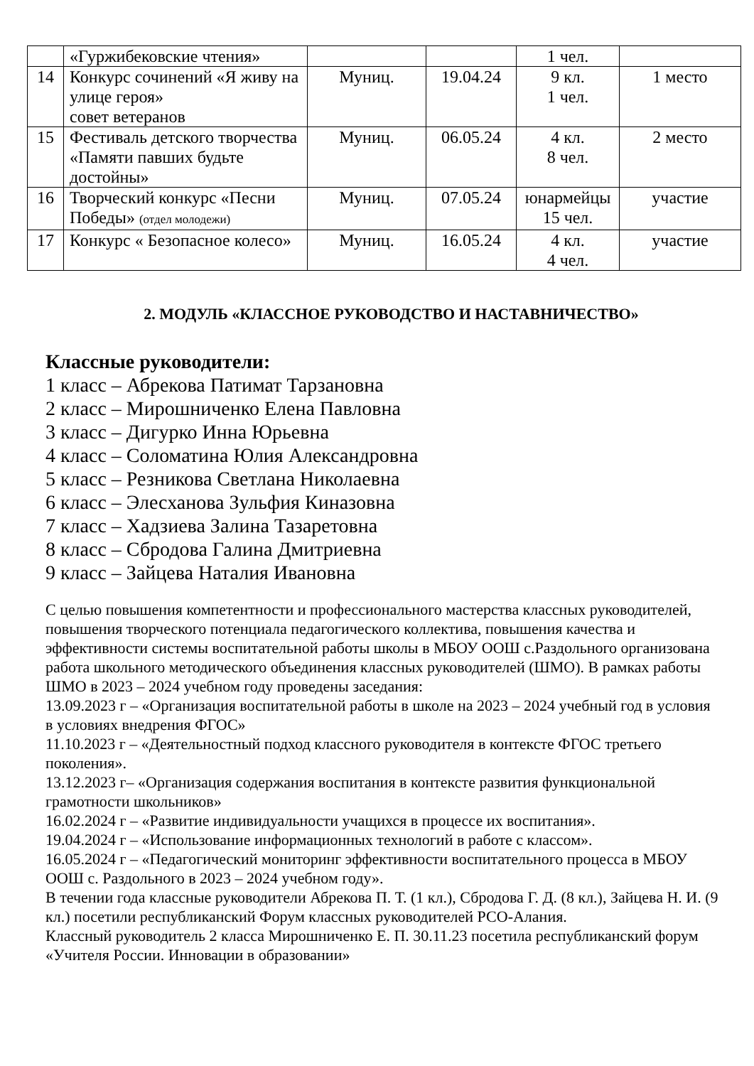| | «Гуржибековские чтения» | | | 1 чел. | |
| 14 | Конкурс сочинений «Я живу на улице героя» совет ветеранов | Муниц. | 19.04.24 | 9 кл. 1 чел. | 1 место |
| 15 | Фестиваль детского творчества «Памяти павших будьте достойны» | Муниц. | 06.05.24 | 4 кл. 8 чел. | 2 место |
| 16 | Творческий конкурс «Песни Победы» (отдел молодежи) | Муниц. | 07.05.24 | юнармейцы 15 чел. | участие |
| 17 | Конкурс « Безопасное колесо» | Муниц. | 16.05.24 | 4 кл. 4 чел. | участие |
2. МОДУЛЬ «КЛАССНОЕ РУКОВОДСТВО И НАСТАВНИЧЕСТВО»
Классные руководители:
1 класс – Абрекова Патимат Тарзановна
2 класс – Мирошниченко Елена Павловна
3 класс – Дигурко Инна Юрьевна
4 класс – Соломатина Юлия Александровна
5 класс – Резникова Светлана Николаевна
6 класс – Элесханова Зульфия Киназовна
7 класс – Хадзиева Залина Тазаретовна
8 класс – Сбродова Галина Дмитриевна
9 класс – Зайцева Наталия Ивановна
С целью повышения компетентности и профессионального мастерства классных руководителей, повышения творческого потенциала педагогического коллектива, повышения качества и эффективности системы воспитательной работы школы в МБОУ ООШ с.Раздольного организована работа школьного методического объединения классных руководителей (ШМО). В рамках работы ШМО в 2023 – 2024 учебном году проведены заседания:
13.09.2023 г – «Организация воспитательной работы в школе на 2023 – 2024 учебный год в условия в условиях внедрения ФГОС»
11.10.2023 г – «Деятельностный подход классного руководителя в контексте ФГОС третьего поколения».
13.12.2023 г– «Организация содержания воспитания в контексте развития функциональной грамотности школьников»
16.02.2024 г – «Развитие индивидуальности учащихся в процессе их воспитания».
19.04.2024 г – «Использование информационных технологий в работе с классом».
16.05.2024 г – «Педагогический мониторинг эффективности воспитательного процесса в МБОУ ООШ с. Раздольного в 2023 – 2024 учебном году».
В течении года классные руководители Абрекова П. Т. (1 кл.), Сбродова Г. Д. (8 кл.), Зайцева Н. И. (9 кл.) посетили республиканский Форум классных руководителей РСО-Алания.
Классный руководитель 2 класса Мирошниченко Е. П. 30.11.23 посетила республиканский форум «Учителя России. Инновации в образовании»